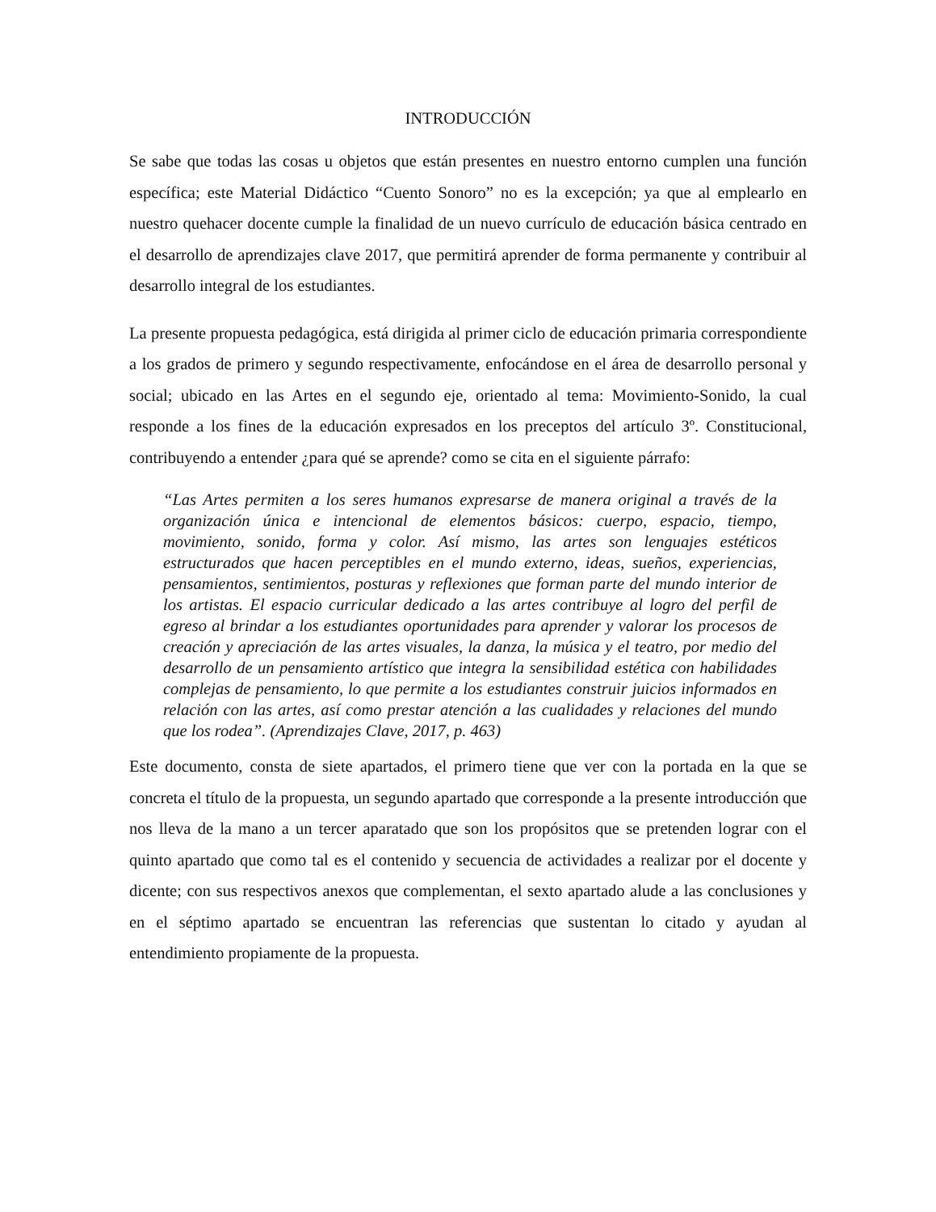INTRODUCCIÓN
Se sabe que todas las cosas u objetos que están presentes en nuestro entorno cumplen una función específica; este Material Didáctico “Cuento Sonoro” no es la excepción; ya que al emplearlo en nuestro quehacer docente cumple la finalidad de un nuevo currículo de educación básica centrado en el desarrollo de aprendizajes clave 2017, que permitirá aprender de forma permanente y contribuir al desarrollo integral de los estudiantes.
La presente propuesta pedagógica, está dirigida al primer ciclo de educación primaria correspondiente a los grados de primero y segundo respectivamente, enfocándose en el área de desarrollo personal y social; ubicado en las Artes en el segundo eje, orientado al tema: Movimiento-Sonido, la cual responde a los fines de la educación expresados en los preceptos del artículo 3º. Constitucional, contribuyendo a entender ¿para qué se aprende? como se cita en el siguiente párrafo:
“Las Artes permiten a los seres humanos expresarse de manera original a través de la organización única e intencional de elementos básicos: cuerpo, espacio, tiempo, movimiento, sonido, forma y color. Así mismo, las artes son lenguajes estéticos estructurados que hacen perceptibles en el mundo externo, ideas, sueños, experiencias, pensamientos, sentimientos, posturas y reflexiones que forman parte del mundo interior de los artistas. El espacio curricular dedicado a las artes contribuye al logro del perfil de egreso al brindar a los estudiantes oportunidades para aprender y valorar los procesos de creación y apreciación de las artes visuales, la danza, la música y el teatro, por medio del desarrollo de un pensamiento artístico que integra la sensibilidad estética con habilidades complejas de pensamiento, lo que permite a los estudiantes construir juicios informados en relación con las artes, así como prestar atención a las cualidades y relaciones del mundo que los rodea”. (Aprendizajes Clave, 2017, p. 463)
Este documento, consta de siete apartados, el primero tiene que ver con la portada en la que se concreta el título de la propuesta, un segundo apartado que corresponde a la presente introducción que nos lleva de la mano a un tercer aparatado que son los propósitos que se pretenden lograr con el quinto apartado que como tal es el contenido y secuencia de actividades a realizar por el docente y dicente; con sus respectivos anexos que complementan, el sexto apartado alude a las conclusiones y en el séptimo apartado se encuentran las referencias que sustentan lo citado y ayudan al entendimiento propiamente de la propuesta.